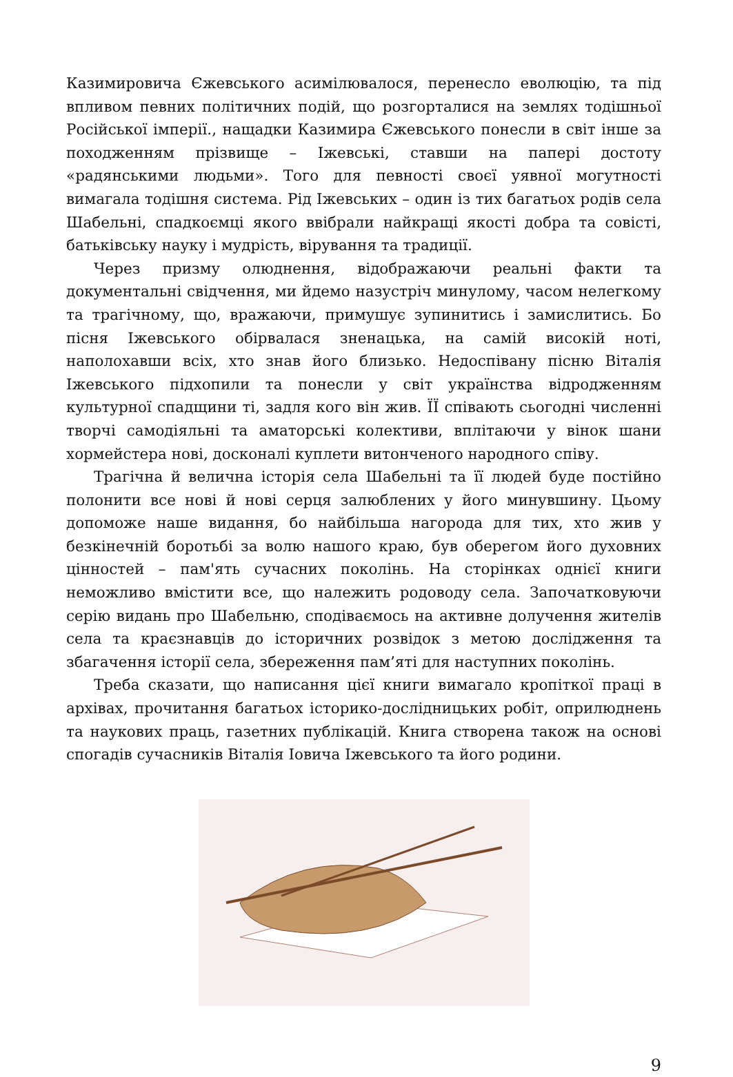Казимировича Єжевського асимілювалося, перенесло еволюцію, та під впливом певних політичних подій, що розгорталися на землях тодішньої Російської імперії., нащадки Казимира Єжевського понесли в світ інше за походженням прізвище – Іжевські, ставши на папері достоту «радянськими людьми». Того для певності своєї уявної могутності вимагала тодішня система. Рід Іжевських – один із тих багатьох родів села Шабельні, спадкоємці якого ввібрали найкращі якості добра та совісті, батьківську науку і мудрість, вірування та традиції.
Через призму олюднення, відображаючи реальні факти та документальні свідчення, ми йдемо назустріч минулому, часом нелегкому та трагічному, що, вражаючи, примушує зупинитись і замислитись. Бо пісня Іжевського обірвалася зненацька, на самій високій ноті, наполохавши всіх, хто знав його близько. Недоспівану пісню Віталія Іжевського підхопили та понесли у світ українства відродженням культурної спадщини ті, задля кого він жив. ЇЇ співають сьогодні численні творчі самодіяльні та аматорські колективи, вплітаючи у вінок шани хормейстера нові, досконалі куплети витонченого народного співу.
Трагічна й велична історія села Шабельні та її людей буде постійно полонити все нові й нові серця залюблених у його минувшину. Цьому допоможе наше видання, бо найбільша нагорода для тих, хто жив у безкінечній боротьбі за волю нашого краю, був оберегом його духовних цінностей – пам'ять сучасних поколінь. На сторінках однієї книги неможливо вмістити все, що належить родоводу села. Започатковуючи серію видань про Шабельню, сподіваємось на активне долучення жителів села та краєзнавців до історичних розвідок з метою дослідження та збагачення історії села, збереження пам’яті для наступних поколінь.
Треба сказати, що написання цієї книги вимагало кропіткої праці в архівах, прочитання багатьох історико-дослідницьких робіт, оприлюднень та наукових праць, газетних публікацій. Книга створена також на основі спогадів сучасників Віталія Іовича Іжевського та його родини.
9